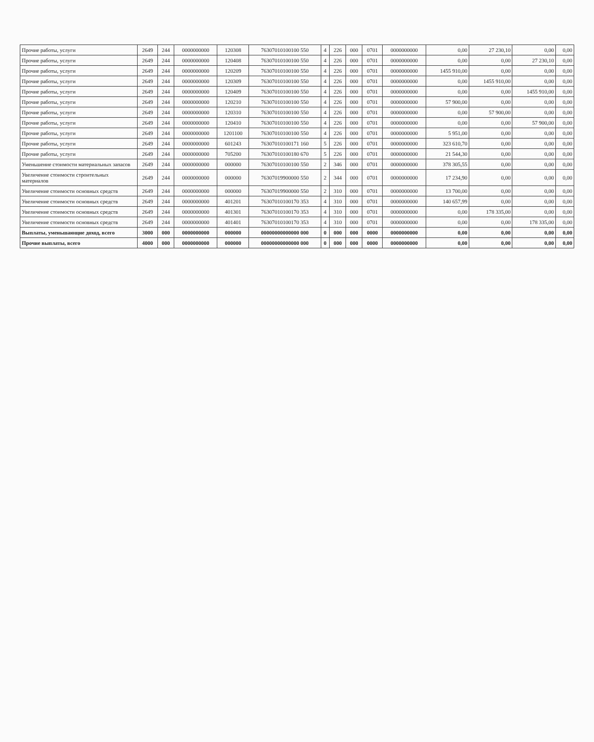| Прочие работы, услуги | 2649 | 244 | 0000000000 | 120308 | 76307010100100 550 | 4 | 226 | 000 | 0701 | 0000000000 | 0,00 | 27 230,10 | 0,00 | 0,00 |
| Прочие работы, услуги | 2649 | 244 | 0000000000 | 120408 | 76307010100100 550 | 4 | 226 | 000 | 0701 | 0000000000 | 0,00 | 0,00 | 27 230,10 | 0,00 |
| Прочие работы, услуги | 2649 | 244 | 0000000000 | 120209 | 76307010100100 550 | 4 | 226 | 000 | 0701 | 0000000000 | 1455 910,00 | 0,00 | 0,00 | 0,00 |
| Прочие работы, услуги | 2649 | 244 | 0000000000 | 120309 | 76307010100100 550 | 4 | 226 | 000 | 0701 | 0000000000 | 0,00 | 1455 910,00 | 0,00 | 0,00 |
| Прочие работы, услуги | 2649 | 244 | 0000000000 | 120409 | 76307010100100 550 | 4 | 226 | 000 | 0701 | 0000000000 | 0,00 | 0,00 | 1455 910,00 | 0,00 |
| Прочие работы, услуги | 2649 | 244 | 0000000000 | 120210 | 76307010100100 550 | 4 | 226 | 000 | 0701 | 0000000000 | 57 900,00 | 0,00 | 0,00 | 0,00 |
| Прочие работы, услуги | 2649 | 244 | 0000000000 | 120310 | 76307010100100 550 | 4 | 226 | 000 | 0701 | 0000000000 | 0,00 | 57 900,00 | 0,00 | 0,00 |
| Прочие работы, услуги | 2649 | 244 | 0000000000 | 120410 | 76307010100100 550 | 4 | 226 | 000 | 0701 | 0000000000 | 0,00 | 0,00 | 57 900,00 | 0,00 |
| Прочие работы, услуги | 2649 | 244 | 0000000000 | 1201100 | 76307010100100 550 | 4 | 226 | 000 | 0701 | 0000000000 | 5 951,00 | 0,00 | 0,00 | 0,00 |
| Прочие работы, услуги | 2649 | 244 | 0000000000 | 601243 | 76307010100171 160 | 5 | 226 | 000 | 0701 | 0000000000 | 323 610,70 | 0,00 | 0,00 | 0,00 |
| Прочие работы, услуги | 2649 | 244 | 0000000000 | 705200 | 76307010100180 670 | 5 | 226 | 000 | 0701 | 0000000000 | 21 544,30 | 0,00 | 0,00 | 0,00 |
| Уменьшение стоимости материальных запасов | 2649 | 244 | 0000000000 | 000000 | 76307010100100 550 | 2 | 346 | 000 | 0701 | 0000000000 | 378 305,55 | 0,00 | 0,00 | 0,00 |
| Увеличение стоимости строительных материалов | 2649 | 244 | 0000000000 | 000000 | 76307019900000 550 | 2 | 344 | 000 | 0701 | 0000000000 | 17 234,90 | 0,00 | 0,00 | 0,00 |
| Увеличение стоимости основных средств | 2649 | 244 | 0000000000 | 000000 | 76307019900000 550 | 2 | 310 | 000 | 0701 | 0000000000 | 13 700,00 | 0,00 | 0,00 | 0,00 |
| Увеличение стоимости основных средств | 2649 | 244 | 0000000000 | 401201 | 76307010100170 353 | 4 | 310 | 000 | 0701 | 0000000000 | 140 657,99 | 0,00 | 0,00 | 0,00 |
| Увеличение стоимости основных средств | 2649 | 244 | 0000000000 | 401301 | 76307010100170 353 | 4 | 310 | 000 | 0701 | 0000000000 | 0,00 | 178 335,00 | 0,00 | 0,00 |
| Увеличение стоимости основных средств | 2649 | 244 | 0000000000 | 401401 | 76307010100170 353 | 4 | 310 | 000 | 0701 | 0000000000 | 0,00 | 0,00 | 178 335,00 | 0,00 |
| Выплаты, уменьшающие доход, всего | 3000 | 000 | 0000000000 | 000000 | 00000000000000 000 | 0 | 000 | 000 | 0000 | 0000000000 | 0,00 | 0,00 | 0,00 | 0,00 |
| Прочие выплаты, всего | 4000 | 000 | 0000000000 | 000000 | 00000000000000 000 | 0 | 000 | 000 | 0000 | 0000000000 | 0,00 | 0,00 | 0,00 | 0,00 |